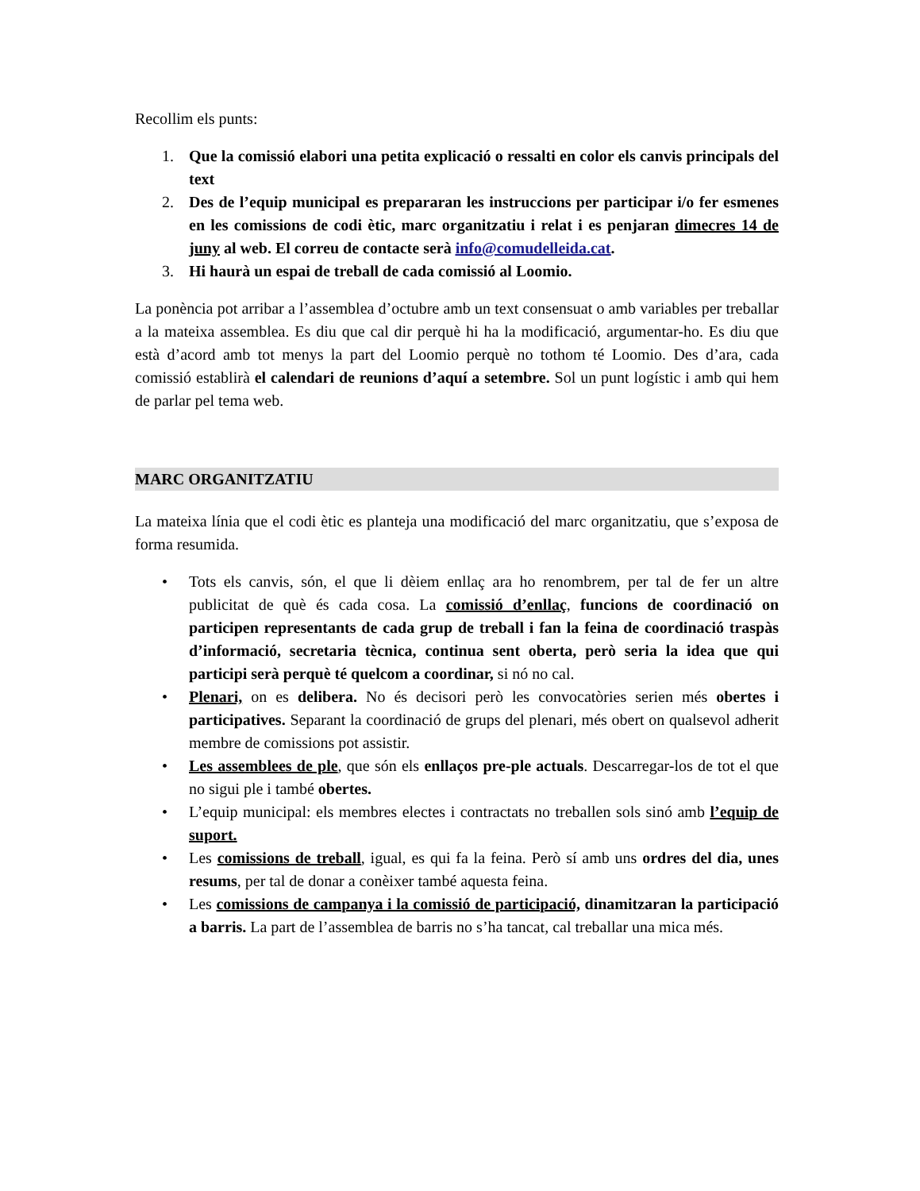Recollim els punts:
1. Que la comissió elabori una petita explicació o ressalti en color els canvis principals del text
2. Des de l’equip municipal es prepararan les instruccions per participar i/o fer esmenes en les comissions de codi ètic, marc organitzatiu i relat i es penjaran dimecres 14 de juny al web. El correu de contacte serà info@comudelleida.cat.
3. Hi haurà un espai de treball de cada comissió al Loomio.
La ponència pot arribar a l’assemblea d’octubre amb un text consensuat o amb variables per treballar a la mateixa assemblea. Es diu que cal dir perquè hi ha la modificació, argumentar-ho. Es diu que està d’acord amb tot menys la part del Loomio perquè no tothom té Loomio. Des d’ara, cada comissió establirà el calendari de reunions d’aquí a setembre. Sol un punt logístic i amb qui hem de parlar pel tema web.
MARC ORGANITZATIU
La mateixa línia que el codi ètic es planteja una modificació del marc organitzatiu, que s’exposa de forma resumida.
• Tots els canvis, són, el que li dèiem enllaç ara ho renombrem, per tal de fer un altre publicitat de què és cada cosa. La comissió d’enllaç, funcions de coordinació on participen representants de cada grup de treball i fan la feina de coordinació traspàs d’informació, secretaria tècnica, continua sent oberta, però seria la idea que qui participi serà perquè té quelcom a coordinar, si nó no cal.
• Plenari, on es delibera. No és decisori però les convocatòries serien més obertes i participatives. Separant la coordinació de grups del plenari, més obert on qualsevol adherit membre de comissions pot assistir.
• Les assemblees de ple, que són els enllaços pre-ple actuals. Descarregar-los de tot el que no sigui ple i també obertes.
• L’equip municipal: els membres electes i contractats no treballen sols sinó amb l’equip de suport.
• Les comissions de treball, igual, es qui fa la feina. Però sí amb uns ordres del dia, unes resums, per tal de donar a conèixer també aquesta feina.
• Les comissions de campanya i la comissió de participació, dinamitzaran la participació a barris. La part de l’assemblea de barris no s’ha tancat, cal treballar una mica més.